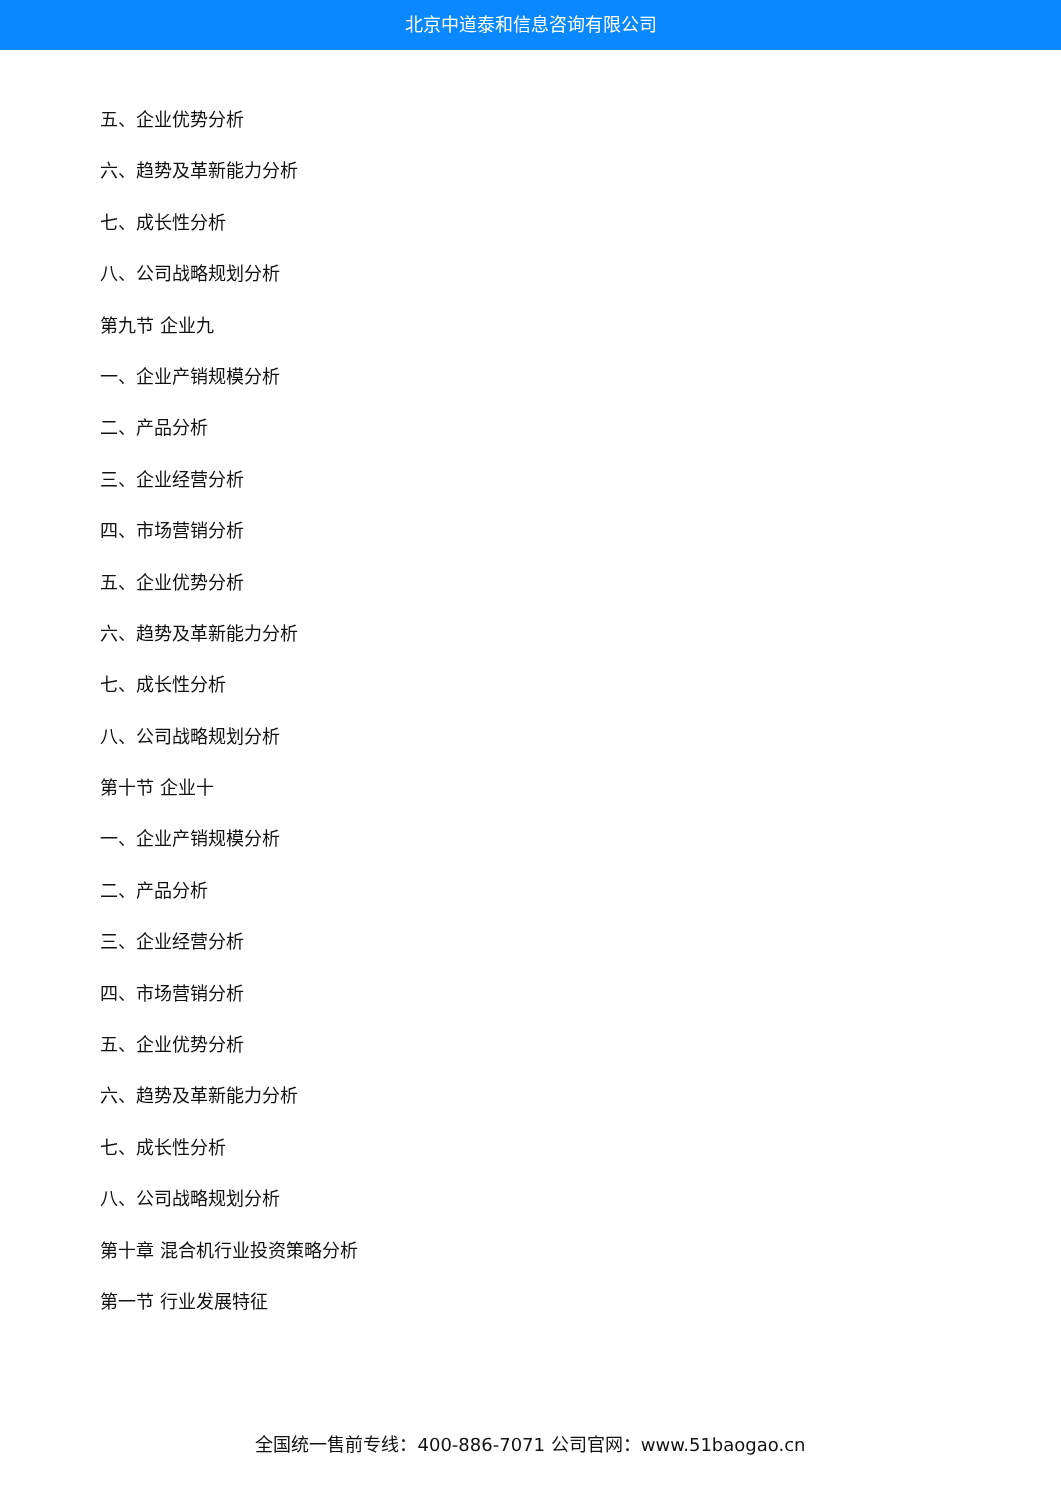北京中道泰和信息咨询有限公司
五、企业优势分析
六、趋势及革新能力分析
七、成长性分析
八、公司战略规划分析
第九节 企业九
一、企业产销规模分析
二、产品分析
三、企业经营分析
四、市场营销分析
五、企业优势分析
六、趋势及革新能力分析
七、成长性分析
八、公司战略规划分析
第十节 企业十
一、企业产销规模分析
二、产品分析
三、企业经营分析
四、市场营销分析
五、企业优势分析
六、趋势及革新能力分析
七、成长性分析
八、公司战略规划分析
第十章 混合机行业投资策略分析
第一节 行业发展特征
全国统一售前专线：400-886-7071 公司官网：www.51baogao.cn